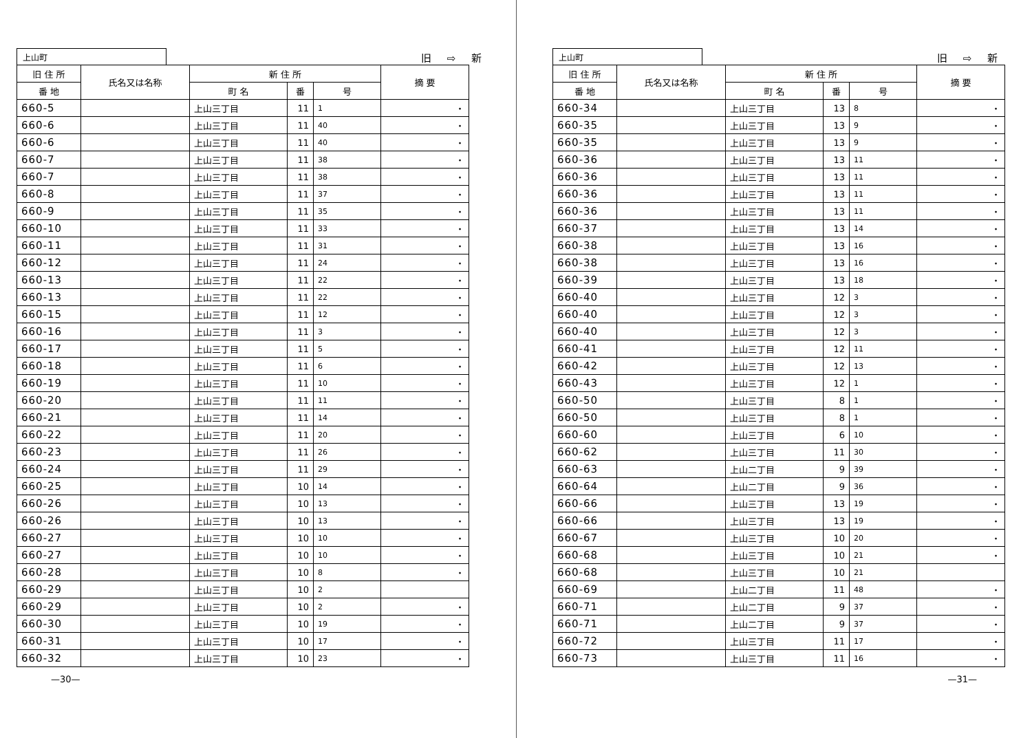上山町
旧 ⇨ 新
| 旧 住 所 | 氏名又は名称 | 新 住 所 | | | 摘 要 |
| --- | --- | --- | --- | --- | --- |
| 番 地 | | 町 名 | 番 | 号 | |
| 660-5 | | 上山三丁目 | 11 | 1 | ・ |
| 660-6 | | 上山三丁目 | 11 | 40 | ・ |
| 660-6 | | 上山三丁目 | 11 | 40 | ・ |
| 660-7 | | 上山三丁目 | 11 | 38 | ・ |
| 660-7 | | 上山三丁目 | 11 | 38 | ・ |
| 660-8 | | 上山三丁目 | 11 | 37 | ・ |
| 660-9 | | 上山三丁目 | 11 | 35 | ・ |
| 660-10 | | 上山三丁目 | 11 | 33 | ・ |
| 660-11 | | 上山三丁目 | 11 | 31 | ・ |
| 660-12 | | 上山三丁目 | 11 | 24 | ・ |
| 660-13 | | 上山三丁目 | 11 | 22 | ・ |
| 660-13 | | 上山三丁目 | 11 | 22 | ・ |
| 660-15 | | 上山三丁目 | 11 | 12 | ・ |
| 660-16 | | 上山三丁目 | 11 | 3 | ・ |
| 660-17 | | 上山三丁目 | 11 | 5 | ・ |
| 660-18 | | 上山三丁目 | 11 | 6 | ・ |
| 660-19 | | 上山三丁目 | 11 | 10 | ・ |
| 660-20 | | 上山三丁目 | 11 | 11 | ・ |
| 660-21 | | 上山三丁目 | 11 | 14 | ・ |
| 660-22 | | 上山三丁目 | 11 | 20 | ・ |
| 660-23 | | 上山三丁目 | 11 | 26 | ・ |
| 660-24 | | 上山三丁目 | 11 | 29 | ・ |
| 660-25 | | 上山三丁目 | 10 | 14 | ・ |
| 660-26 | | 上山三丁目 | 10 | 13 | ・ |
| 660-26 | | 上山三丁目 | 10 | 13 | ・ |
| 660-27 | | 上山三丁目 | 10 | 10 | ・ |
| 660-27 | | 上山三丁目 | 10 | 10 | ・ |
| 660-28 | | 上山三丁目 | 10 | 8 | ・ |
| 660-29 | | 上山三丁目 | 10 | 2 | |
| 660-29 | | 上山三丁目 | 10 | 2 | ・ |
| 660-30 | | 上山三丁目 | 10 | 19 | ・ |
| 660-31 | | 上山三丁目 | 10 | 17 | ・ |
| 660-32 | | 上山三丁目 | 10 | 23 | ・ |
—30—
上山町
旧 ⇨ 新
| 旧 住 所 | 氏名又は名称 | 新 住 所 | | | 摘 要 |
| --- | --- | --- | --- | --- | --- |
| 番 地 | | 町 名 | 番 | 号 | |
| 660-34 | | 上山三丁目 | 13 | 8 | ・ |
| 660-35 | | 上山三丁目 | 13 | 9 | ・ |
| 660-35 | | 上山三丁目 | 13 | 9 | ・ |
| 660-36 | | 上山三丁目 | 13 | 11 | ・ |
| 660-36 | | 上山三丁目 | 13 | 11 | ・ |
| 660-36 | | 上山三丁目 | 13 | 11 | ・ |
| 660-36 | | 上山三丁目 | 13 | 11 | ・ |
| 660-37 | | 上山三丁目 | 13 | 14 | ・ |
| 660-38 | | 上山三丁目 | 13 | 16 | ・ |
| 660-38 | | 上山三丁目 | 13 | 16 | ・ |
| 660-39 | | 上山三丁目 | 13 | 18 | ・ |
| 660-40 | | 上山三丁目 | 12 | 3 | ・ |
| 660-40 | | 上山三丁目 | 12 | 3 | ・ |
| 660-40 | | 上山三丁目 | 12 | 3 | ・ |
| 660-41 | | 上山三丁目 | 12 | 11 | ・ |
| 660-42 | | 上山三丁目 | 12 | 13 | ・ |
| 660-43 | | 上山三丁目 | 12 | 1 | ・ |
| 660-50 | | 上山三丁目 | 8 | 1 | ・ |
| 660-50 | | 上山三丁目 | 8 | 1 | ・ |
| 660-60 | | 上山三丁目 | 6 | 10 | ・ |
| 660-62 | | 上山三丁目 | 11 | 30 | ・ |
| 660-63 | | 上山二丁目 | 9 | 39 | ・ |
| 660-64 | | 上山二丁目 | 9 | 36 | ・ |
| 660-66 | | 上山三丁目 | 13 | 19 | ・ |
| 660-66 | | 上山三丁目 | 13 | 19 | ・ |
| 660-67 | | 上山三丁目 | 10 | 20 | ・ |
| 660-68 | | 上山三丁目 | 10 | 21 | ・ |
| 660-68 | | 上山三丁目 | 10 | 21 | |
| 660-69 | | 上山二丁目 | 11 | 48 | ・ |
| 660-71 | | 上山二丁目 | 9 | 37 | ・ |
| 660-71 | | 上山二丁目 | 9 | 37 | ・ |
| 660-72 | | 上山三丁目 | 11 | 17 | ・ |
| 660-73 | | 上山三丁目 | 11 | 16 | ・ |
—31—